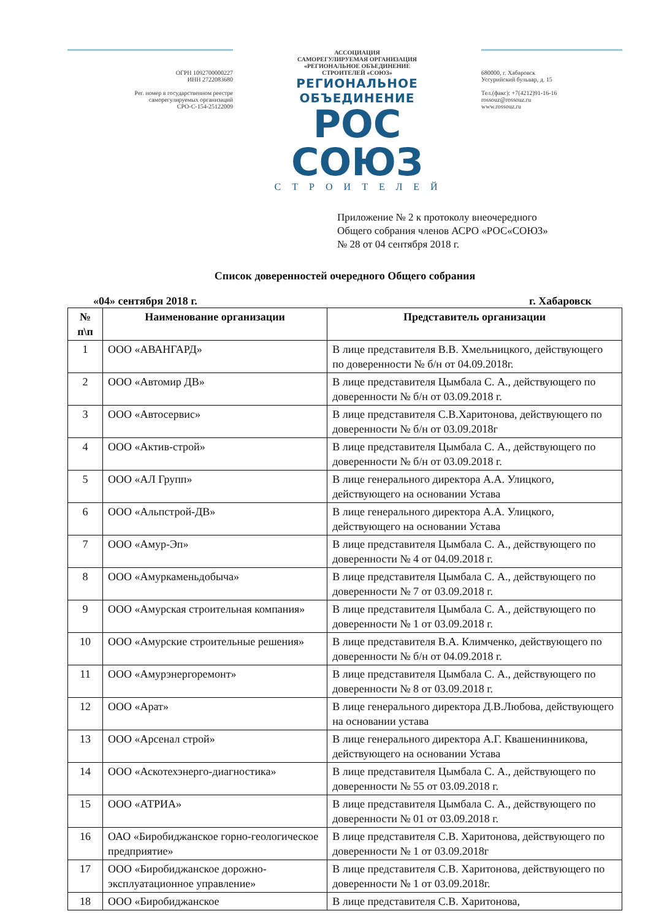ОГРН 1092700000227
ИНН 2722083680
Рег. номер в государственном реестре
саморегулируемых организаций
СРО-С-154-25122009
АССОЦИАЦИЯ
САМОРЕГУЛИРУЕМАЯ ОРГАНИЗАЦИЯ
«РЕГИОНАЛЬНОЕ ОБЪЕДИНЕНИЕ
СТРОИТЕЛЕЙ «СОЮЗ»
РЕГИОНАЛЬНОЕ ОБЪЕДИНЕНИЕ
РОС СОЮЗ
СТРОИТЕЛЕЙ
680000, г. Хабаровск
Уссурийский бульвар, д. 15
Тел.(факс): +7(4212)91-16-16
rossouz@rossouz.ru
www.rossouz.ru
Приложение № 2 к протоколу внеочередного
Общего собрания членов АСРО «РОС«СОЮЗ»
№ 28 от 04 сентября 2018 г.
Список доверенностей очередного Общего собрания
«04» сентября 2018 г. г. Хабаровск
| № п\п | Наименование организации | Представитель организации |
| --- | --- | --- |
| 1 | ООО «АВАНГАРД» | В лице представителя В.В. Хмельницкого, действующего по доверенности № б/н от 04.09.2018г. |
| 2 | ООО «Автомир ДВ» | В лице представителя Цымбала С. А., действующего по доверенности № б/н от 03.09.2018 г. |
| 3 | ООО «Автосервис» | В лице представителя С.В.Харитонова, действующего по доверенности № б/н от 03.09.2018г |
| 4 | ООО «Актив-строй» | В лице представителя Цымбала С. А., действующего по доверенности № б/н от 03.09.2018 г. |
| 5 | ООО «АЛ Групп» | В лице генерального директора А.А. Улицкого, действующего на основании Устава |
| 6 | ООО «Альпстрой-ДВ» | В лице генерального директора А.А. Улицкого, действующего на основании Устава |
| 7 | ООО «Амур-Эп» | В лице представителя Цымбала С. А., действующего по доверенности № 4 от 04.09.2018 г. |
| 8 | ООО «Амуркаменьдобыча» | В лице представителя Цымбала С. А., действующего по доверенности № 7 от 03.09.2018 г. |
| 9 | ООО «Амурская строительная компания» | В лице представителя Цымбала С. А., действующего по доверенности № 1 от 03.09.2018 г. |
| 10 | ООО «Амурские строительные решения» | В лице представителя В.А. Климченко, действующего по доверенности № б/н от 04.09.2018 г. |
| 11 | ООО «Амурэнергоремонт» | В лице представителя Цымбала С. А., действующего по доверенности № 8 от 03.09.2018 г. |
| 12 | ООО «Арат» | В лице генерального директора Д.В.Любова, действующего на основании устава |
| 13 | ООО «Арсенал строй» | В лице генерального директора А.Г. Квашенинникова, действующего на основании Устава |
| 14 | ООО «Аскотехэнерго-диагностика» | В лице представителя Цымбала С. А., действующего по доверенности № 55 от 03.09.2018 г. |
| 15 | ООО «АТРИА» | В лице представителя Цымбала С. А., действующего по доверенности № 01 от 03.09.2018 г. |
| 16 | ОАО «Биробиджанское горно-геологическое предприятие» | В лице представителя С.В. Харитонова, действующего по доверенности № 1 от 03.09.2018г |
| 17 | ООО «Биробиджанское дорожно-эксплуатационное управление» | В лице представителя С.В. Харитонова, действующего по доверенности № 1 от 03.09.2018г. |
| 18 | ООО «Биробиджанское | В лице представителя С.В. Харитонова, |